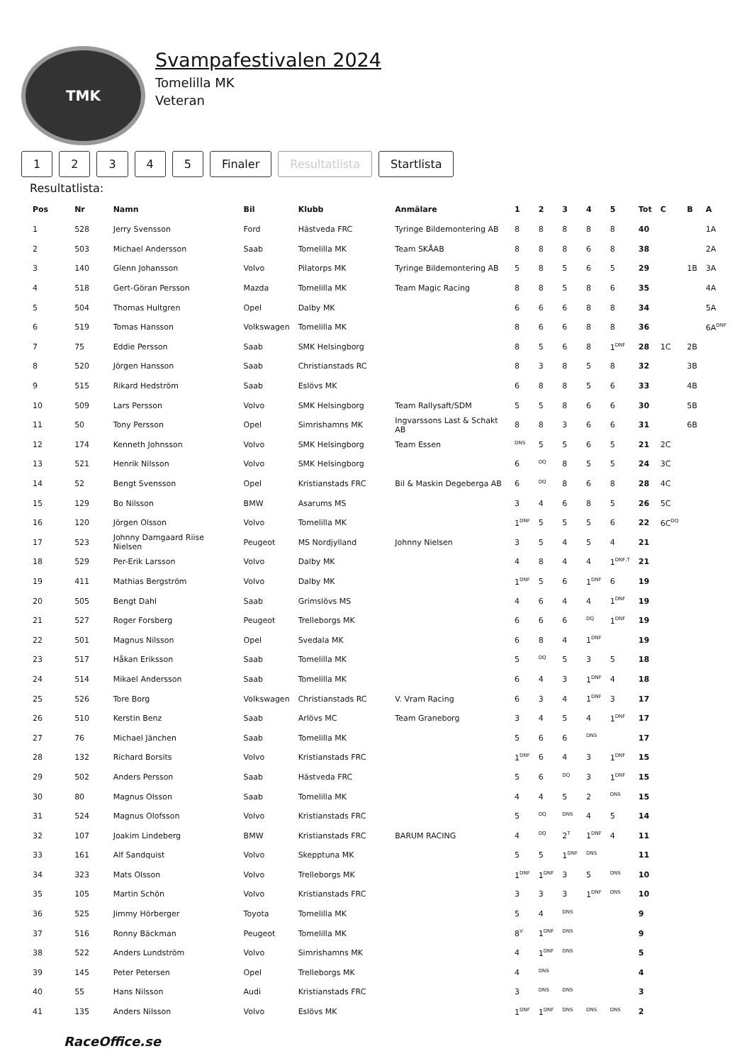TMK
Svampafestivalen 2024
Tomelilla MK
Veteran
12345 Finaler Resultatlista Startlista
Resultatlista:
| Pos | Nr | Namn | Bil | Klubb | Anmälare | 1 | 2 | 3 | 4 | 5 | Tot | C | B | A |
| --- | --- | --- | --- | --- | --- | --- | --- | --- | --- | --- | --- | --- | --- | --- |
| 1 | 528 | Jerry Svensson | Ford | Hästveda FRC | Tyringe Bildemontering AB | 8 | 8 | 8 | 8 | 8 | 40 | | | 1A |
| 2 | 503 | Michael Andersson | Saab | Tomelilla MK | Team SKÅAB | 8 | 8 | 8 | 6 | 8 | 38 | | | 2A |
| 3 | 140 | Glenn Johansson | Volvo | Pilatorps MK | Tyringe Bildemontering AB | 5 | 8 | 5 | 6 | 5 | 29 | | 1B | 3A |
| 4 | 518 | Gert-Göran Persson | Mazda | Tomelilla MK | Team Magic Racing | 8 | 8 | 5 | 8 | 6 | 35 | | | 4A |
| 5 | 504 | Thomas Hultgren | Opel | Dalby MK | | 6 | 6 | 6 | 8 | 8 | 34 | | | 5A |
| 6 | 519 | Tomas Hansson | Volkswagen | Tomelilla MK | | 8 | 6 | 6 | 8 | 8 | 36 | | | 6A<sup>DNF</sup> |
| 7 | 75 | Eddie Persson | Saab | SMK Helsingborg | | 8 | 5 | 6 | 8 | 1<sup>DNF</sup> | 28 | 1C | 2B | |
| 8 | 520 | Jörgen Hansson | Saab | Christianstads RC | | 8 | 3 | 8 | 5 | 8 | 32 | | 3B | |
| 9 | 515 | Rikard Hedström | Saab | Eslövs MK | | 6 | 8 | 8 | 5 | 6 | 33 | | 4B | |
| 10 | 509 | Lars Persson | Volvo | SMK Helsingborg | Team Rallysaft/SDM | 5 | 5 | 8 | 6 | 6 | 30 | | 5B | |
| 11 | 50 | Tony Persson | Opel | Simrishamns MK | Ingvarssons Last & Schakt AB | 8 | 8 | 3 | 6 | 6 | 31 | | 6B | |
| 12 | 174 | Kenneth Johnsson | Volvo | SMK Helsingborg | Team Essen | <sup>DNS</sup> | 5 | 5 | 6 | 5 | 21 | 2C | | |
| 13 | 521 | Henrik Nilsson | Volvo | SMK Helsingborg | | 6 | <sup>DQ</sup> | 8 | 5 | 5 | 24 | 3C | | |
| 14 | 52 | Bengt Svensson | Opel | Kristianstads FRC | Bil & Maskin Degeberga AB | 6 | <sup>DQ</sup> | 8 | 6 | 8 | 28 | 4C | | |
| 15 | 129 | Bo Nilsson | BMW | Asarums MS | | 3 | 4 | 6 | 8 | 5 | 26 | 5C | | |
| 16 | 120 | Jörgen Olsson | Volvo | Tomelilla MK | | 1<sup>DNF</sup> | 5 | 5 | 5 | 6 | 22 | 6C<sup>DQ</sup> | | |
| 17 | 523 | Johnny Damgaard Riise Nielsen | Peugeot | MS Nordjylland | Johnny Nielsen | 3 | 5 | 4 | 5 | 4 | 21 | | | |
| 18 | 529 | Per-Erik Larsson | Volvo | Dalby MK | | 4 | 8 | 4 | 4 | 1<sup>DNF,T</sup> | 21 | | | |
| 19 | 411 | Mathias Bergström | Volvo | Dalby MK | | 1<sup>DNF</sup> | 5 | 6 | 1<sup>DNF</sup> | 6 | 19 | | | |
| 20 | 505 | Bengt Dahl | Saab | Grimslövs MS | | 4 | 6 | 4 | 4 | 1<sup>DNF</sup> | 19 | | | |
| 21 | 527 | Roger Forsberg | Peugeot | Trelleborgs MK | | 6 | 6 | 6 | <sup>DQ</sup> | 1<sup>DNF</sup> | 19 | | | |
| 22 | 501 | Magnus Nilsson | Opel | Svedala MK | | 6 | 8 | 4 | 1<sup>DNF</sup> | | 19 | | | |
| 23 | 517 | Håkan Eriksson | Saab | Tomelilla MK | | 5 | <sup>DQ</sup> | 5 | 3 | 5 | 18 | | | |
| 24 | 514 | Mikael Andersson | Saab | Tomelilla MK | | 6 | 4 | 3 | 1<sup>DNF</sup> | 4 | 18 | | | |
| 25 | 526 | Tore Borg | Volkswagen | Christianstads RC | V. Vram Racing | 6 | 3 | 4 | 1<sup>DNF</sup> | 3 | 17 | | | |
| 26 | 510 | Kerstin Benz | Saab | Arlövs MC | Team Graneborg | 3 | 4 | 5 | 4 | 1<sup>DNF</sup> | 17 | | | |
| 27 | 76 | Michael Jänchen | Saab | Tomelilla MK | | 5 | 6 | 6 | <sup>DNS</sup> | | 17 | | | |
| 28 | 132 | Richard Borsits | Volvo | Kristianstads FRC | | 1<sup>DNF</sup> | 6 | 4 | 3 | 1<sup>DNF</sup> | 15 | | | |
| 29 | 502 | Anders Persson | Saab | Hästveda FRC | | 5 | 6 | <sup>DQ</sup> | 3 | 1<sup>DNF</sup> | 15 | | | |
| 30 | 80 | Magnus Olsson | Saab | Tomelilla MK | | 4 | 4 | 5 | 2 | <sup>DNS</sup> | 15 | | | |
| 31 | 524 | Magnus Olofsson | Volvo | Kristianstads FRC | | 5 | <sup>DQ</sup> | <sup>DNS</sup> | 4 | 5 | 14 | | | |
| 32 | 107 | Joakim Lindeberg | BMW | Kristianstads FRC | BARUM RACING | 4 | <sup>DQ</sup> | 2<sup>T</sup> | 1<sup>DNF</sup> | 4 | 11 | | | |
| 33 | 161 | Alf Sandquist | Volvo | Skepptuna MK | | 5 | 5 | 1<sup>DNF</sup> | <sup>DNS</sup> | | 11 | | | |
| 34 | 323 | Mats Olsson | Volvo | Trelleborgs MK | | 1<sup>DNF</sup> | 1<sup>DNF</sup> | 3 | 5 | <sup>DNS</sup> | 10 | | | |
| 35 | 105 | Martin Schön | Volvo | Kristianstads FRC | | 3 | 3 | 3 | 1<sup>DNF</sup> | <sup>DNS</sup> | 10 | | | |
| 36 | 525 | Jimmy Hörberger | Toyota | Tomelilla MK | | 5 | 4 | <sup>DNS</sup> | | | 9 | | | |
| 37 | 516 | Ronny Bäckman | Peugeot | Tomelilla MK | | 8<sup>V</sup> | 1<sup>DNF</sup> | <sup>DNS</sup> | | | 9 | | | |
| 38 | 522 | Anders Lundström | Volvo | Simrishamns MK | | 4 | 1<sup>DNF</sup> | <sup>DNS</sup> | | | 5 | | | |
| 39 | 145 | Peter Petersen | Opel | Trelleborgs MK | | 4 | <sup>DNS</sup> | | | | 4 | | | |
| 40 | 55 | Hans Nilsson | Audi | Kristianstads FRC | | 3 | <sup>DNS</sup> | <sup>DNS</sup> | | | 3 | | | |
| 41 | 135 | Anders Nilsson | Volvo | Eslövs MK | | 1<sup>DNF</sup> | 1<sup>DNF</sup> | <sup>DNS</sup> | <sup>DNS</sup> | <sup>DNS</sup> | 2 | | | |
RaceOffice.se